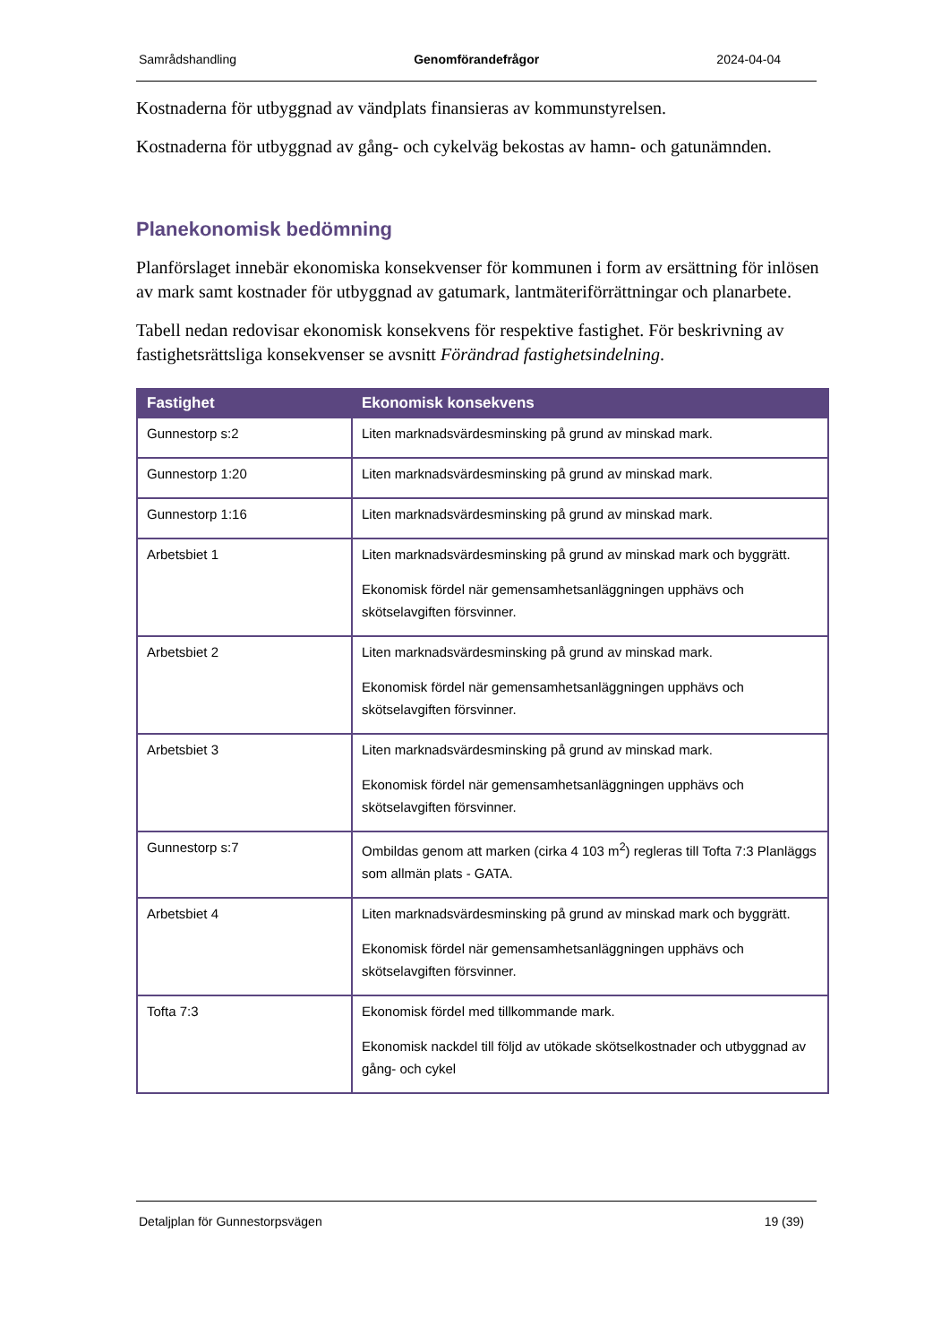Samrådshandling Genomförandefrågor 2024-04-04
Kostnaderna för utbyggnad av vändplats finansieras av kommunstyrelsen.
Kostnaderna för utbyggnad av gång- och cykelväg bekostas av hamn- och gatunämnden.
Planekonomisk bedömning
Planförslaget innebär ekonomiska konsekvenser för kommunen i form av ersättning för inlösen av mark samt kostnader för utbyggnad av gatumark, lantmäteriförrättningar och planarbete.
Tabell nedan redovisar ekonomisk konsekvens för respektive fastighet. För beskrivning av fastighetsrättsliga konsekvenser se avsnitt Förändrad fastighetsindelning.
| Fastighet | Ekonomisk konsekvens |
| --- | --- |
| Gunnestorp s:2 | Liten marknadsvärdesminsking på grund av minskad mark. |
| Gunnestorp 1:20 | Liten marknadsvärdesminsking på grund av minskad mark. |
| Gunnestorp 1:16 | Liten marknadsvärdesminsking på grund av minskad mark. |
| Arbetsbiet 1 | Liten marknadsvärdesminsking på grund av minskad mark och byggrätt. Ekonomisk fördel när gemensamhetsanläggningen upphävs och skötselavgiften försvinner. |
| Arbetsbiet 2 | Liten marknadsvärdesminsking på grund av minskad mark. Ekonomisk fördel när gemensamhetsanläggningen upphävs och skötselavgiften försvinner. |
| Arbetsbiet 3 | Liten marknadsvärdesminsking på grund av minskad mark. Ekonomisk fördel när gemensamhetsanläggningen upphävs och skötselavgiften försvinner. |
| Gunnestorp s:7 | Ombildas genom att marken (cirka 4 103 m<sup>2</sup>) regleras till Tofta 7:3 Planläggs som allmän plats - GATA. |
| Arbetsbiet 4 | Liten marknadsvärdesminsking på grund av minskad mark och byggrätt. Ekonomisk fördel när gemensamhetsanläggningen upphävs och skötselavgiften försvinner. |
| Tofta 7:3 | Ekonomisk fördel med tillkommande mark. Ekonomisk nackdel till följd av utökade skötselkostnader och utbyggnad av gång- och cykel |
Detaljplan för Gunnestorpsvägen 19 (39)